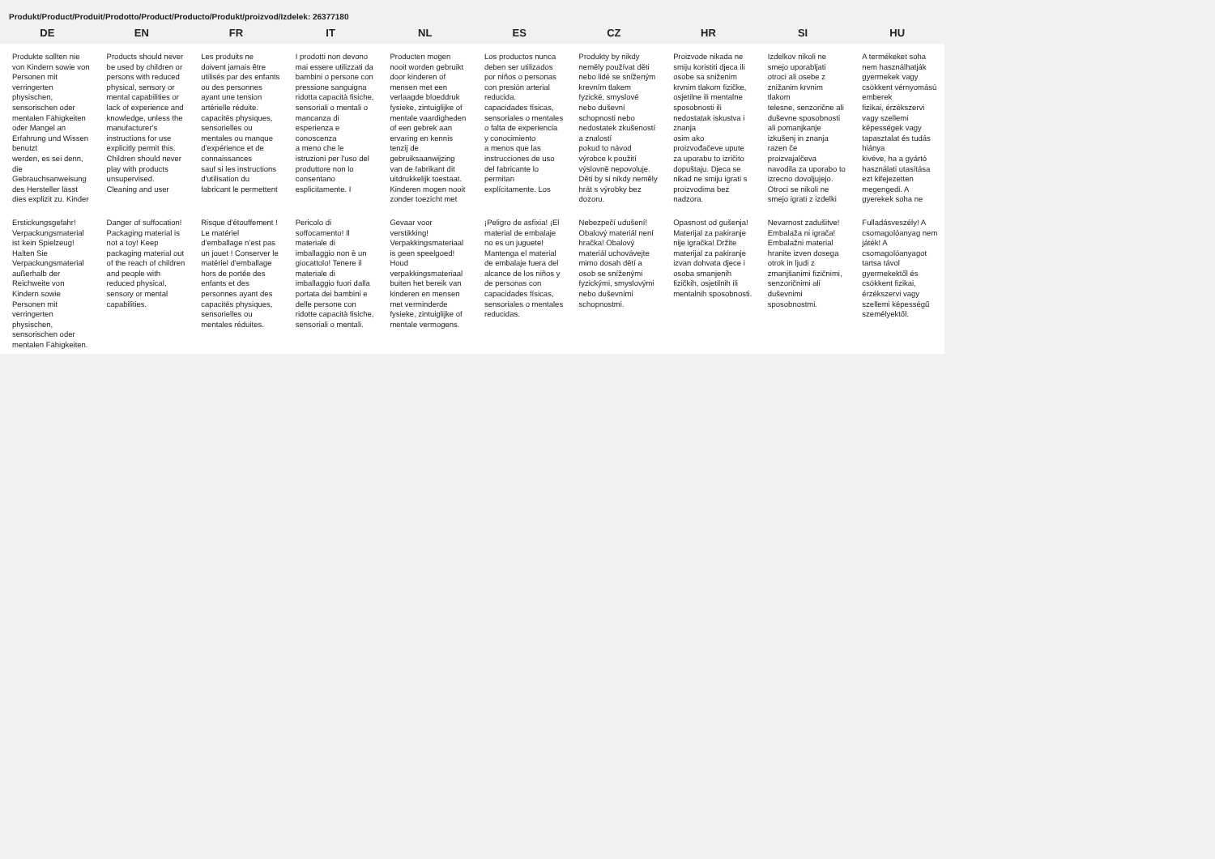Produkt/Product/Produit/Prodotto/Product/Producto/Produkt/proizvod/Izdelek: 26377180
| DE | EN | FR | IT | NL | ES | CZ | HR | SI | HU |
| --- | --- | --- | --- | --- | --- | --- | --- | --- | --- |
| Produkte sollten nie von Kindern sowie von Personen mit verringerten physischen, sensorischen oder mentalen Fähigkeiten oder Mangel an Erfahrung und Wissen benutzt werden, es sei denn, die Gebrauchsanweisung des Hersteller lässt dies explizit zu. Kinder | Products should never be used by children or persons with reduced physical, sensory or mental capabilities or lack of experience and knowledge, unless the manufacturer's instructions for use explicitly permit this. Children should never play with products unsupervised. Cleaning and user | Les produits ne doivent jamais être utilisés par des enfants ou des personnes ayant une tension artérielle réduite. capacités physiques, sensorielles ou mentales ou manque d’expérience et de connaissances sauf si les instructions d'utilisation du fabricant le permettent | I prodotti non devono mai essere utilizzati da bambini o persone con pressione sanguigna ridotta capacità fisiche, sensoriali o mentali o mancanza di esperienza e conoscenza a meno che le istruzioni per l'uso del produttore non lo consentano esplicitamente. I | Producten mogen nooit worden gebruikt door kinderen of mensen met een verlaagde bloeddruk fysieke, zintuiglijke of mentale vaardigheden of een gebrek aan ervaring en kennis tenzij de gebruiksaanwijzing van de fabrikant dit uitdrukkelijk toestaat. Kinderen mogen nooit zonder toezicht met | Los productos nunca deben ser utilizados por niños o personas con presión arterial reducida. capacidades físicas, sensoriales o mentales o falta de experiencia y conocimiento a menos que las instrucciones de uso del fabricante lo permitan explícitamente. Los | Produkty by nikdy neměly používat děti nebo lidé se sníženým krevním tlakem fyzické, smyslové nebo duševní schopnosti nebo nedostatek zkušeností a znalostí pokud to návod výrobce k použití výslovně nepovoluje. Děti by si nikdy neměly hrát s výrobky bez dozoru. | Proizvode nikada ne smiju koristiti djeca ili osobe sa sniženim krvnim tlakom fizičke, osjetilne ili mentalne sposobnosti ili nedostatak iskustva i znanja osim ako proizvođačeve upute za uporabu to izričito dopuštaju. Djeca se nikad ne smiju igrati s proizvodima bez nadzora. | Izdelkov nikoli ne smejo uporabljati otroci ali osebe z znižanim krvnim tlakom telesne, senzorične ali duševne sposobnosti ali pomanjkanje izkušenj in znanja razen če proizvajalčeva navodila za uporabo to izrecno dovoljujejo. Otroci se nikoli ne smejo igrati z izdelki | A termékeket soha nem használhatják gyermekek vagy csökkent vérnyomású emberek fizikai, érzékszervi vagy szellemi képességek vagy tapasztalat és tudás hiánya kivéve, ha a gyártó használati utasítása ezt kifejezetten megengedi. A gyerekek soha ne |
| Erstickungsgefahr! Verpackungsmaterial ist kein Spielzeug! Halten Sie Verpackungsmaterial außerhalb der Reichweite von Kindern sowie Personen mit verringerten physischen, sensorischen oder mentalen Fähigkeiten. | Danger of suffocation! Packaging material is not a toy! Keep packaging material out of the reach of children and people with reduced physical, sensory or mental capabilities. | Risque d'étouffement ! Le matériel d’emballage n’est pas un jouet ! Conserver le matériel d'emballage hors de portée des enfants et des personnes ayant des capacités physiques, sensorielles ou mentales réduites. | Pericolo di soffocamento! Il materiale di imballaggio non è un giocattolo! Tenere il materiale di imballaggio fuori dalla portata dei bambini e delle persone con ridotte capacità fisiche, sensoriali o mentali. | Gevaar voor verstikking! Verpakkingsmateriaal is geen speelgoed! Houd verpakkingsmateriaal buiten het bereik van kinderen en mensen met verminderde fysieke, zintuiglijke of mentale vermogens. | ¡Peligro de asfixia! ¡El material de embalaje no es un juguete! Mantenga el material de embalaje fuera del alcance de los niños y de personas con capacidades físicas, sensoriales o mentales reducidas. | Nebezpečí udušení! Obalový materiál není hračka! Obalový materiál uchovávejte mimo dosah dětí a osob se sníženými fyzickými, smyslovými nebo duševními schopnostmi. | Opasnost od gušenja! Materijal za pakiranje nije igračka! Držite materijal za pakiranje izvan dohvata djece i osoba smanjenih fizičkih, osjetilnih ili mentalnih sposobnosti. | Nevarnost zadušitve! Embalaža ni igrača! Embalažni material hranite izven dosega otrok in ljudi z zmanjšanimi fizičnimi, senzoričnimi ali duševnimi sposobnostmi. | Fulladásveszély! A csomagolóanyag nem játék! A csomagolóanyagot tartsa távol gyermekektől és csökkent fizikai, érzékszervi vagy szellemi képességű személyektől. |